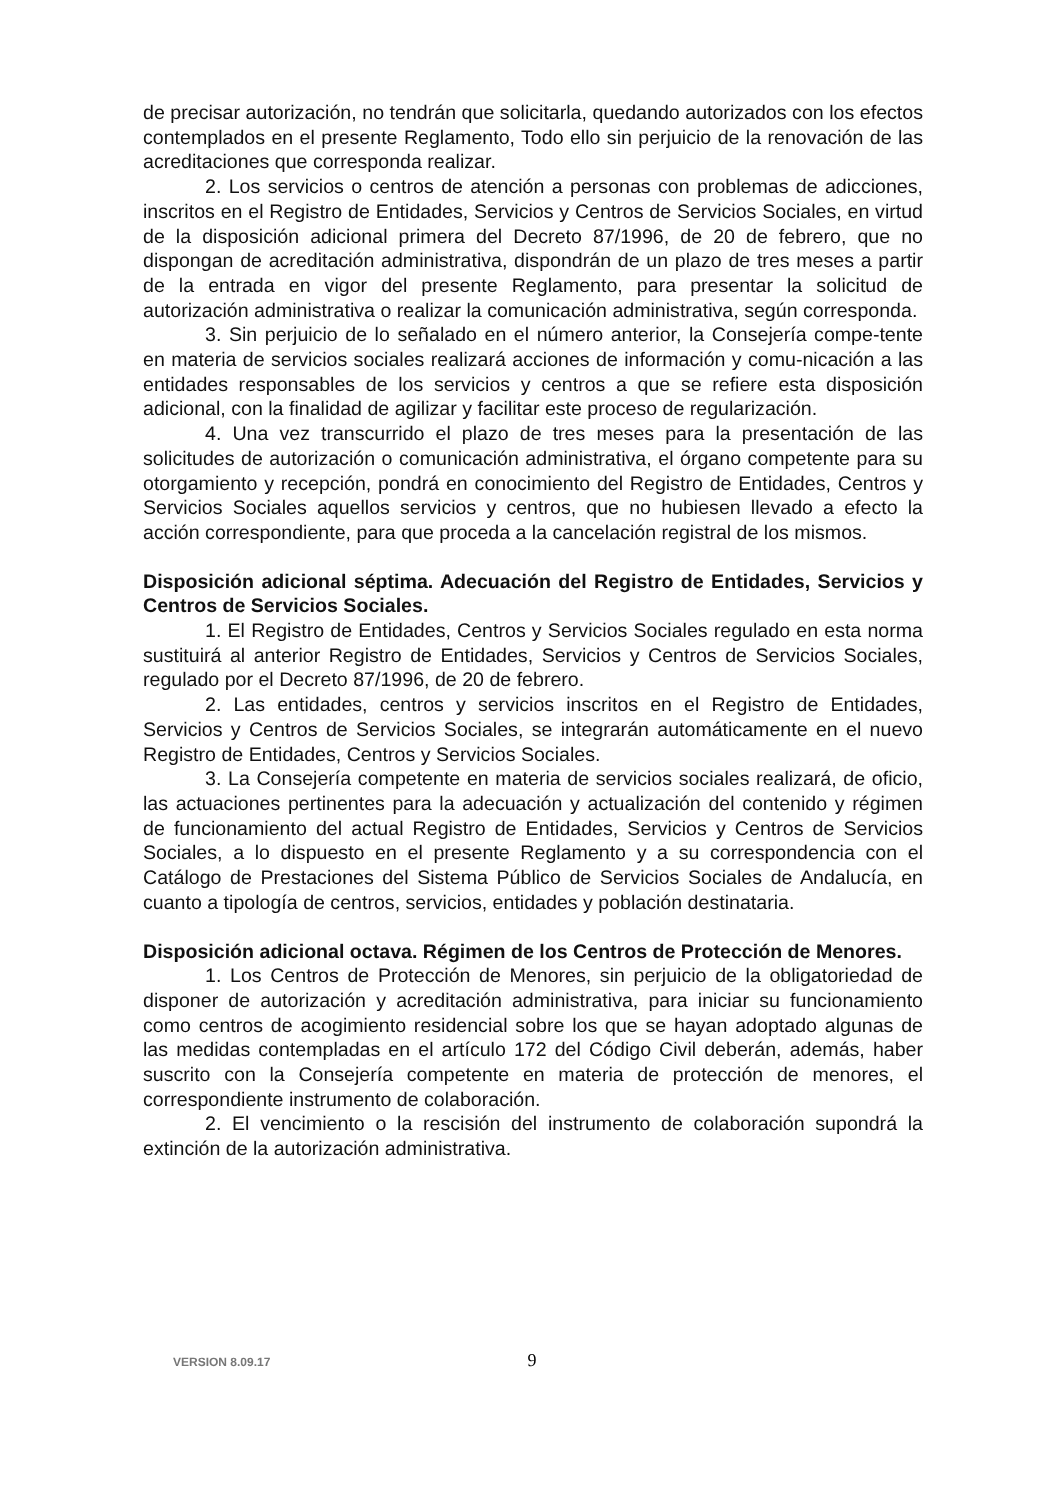de precisar autorización, no tendrán que solicitarla, quedando autorizados con los efectos contemplados en el presente Reglamento, Todo ello sin perjuicio de la renovación de las acreditaciones que corresponda realizar.
2. Los servicios o centros de atención a personas con problemas de adicciones, inscritos en el Registro de Entidades, Servicios y Centros de Servicios Sociales, en virtud de la disposición adicional primera del Decreto 87/1996, de 20 de febrero, que no dispongan de acreditación administrativa, dispondrán de un plazo de tres meses a partir de la entrada en vigor del presente Reglamento, para presentar la solicitud de autorización administrativa o realizar la comunicación administrativa, según corresponda.
3. Sin perjuicio de lo señalado en el número anterior, la Consejería compe-tente en materia de servicios sociales realizará acciones de información y comu-nicación a las entidades responsables de los servicios y centros a que se refiere esta disposición adicional, con la finalidad de agilizar y facilitar este proceso de regularización.
4. Una vez transcurrido el plazo de tres meses para la presentación de las solicitudes de autorización o comunicación administrativa, el órgano competente para su otorgamiento y recepción, pondrá en conocimiento del Registro de Entidades, Centros y Servicios Sociales aquellos servicios y centros, que no hubiesen llevado a efecto la acción correspondiente, para que proceda a la cancelación registral de los mismos.
Disposición adicional séptima. Adecuación del Registro de Entidades, Servicios y Centros de Servicios Sociales.
1. El Registro de Entidades, Centros y Servicios Sociales regulado en esta norma sustituirá al anterior Registro de Entidades, Servicios y Centros de Servicios Sociales, regulado por el Decreto 87/1996, de 20 de febrero.
2. Las entidades, centros y servicios inscritos en el Registro de Entidades, Servicios y Centros de Servicios Sociales, se integrarán automáticamente en el nuevo Registro de Entidades, Centros y Servicios Sociales.
3. La Consejería competente en materia de servicios sociales realizará, de oficio, las actuaciones pertinentes para la adecuación y actualización del contenido y régimen de funcionamiento del actual Registro de Entidades, Servicios y Centros de Servicios Sociales, a lo dispuesto en el presente Reglamento y a su correspondencia con el Catálogo de Prestaciones del Sistema Público de Servicios Sociales de Andalucía, en cuanto a tipología de centros, servicios, entidades y población destinataria.
Disposición adicional octava. Régimen de los Centros de Protección de Menores.
1. Los Centros de Protección de Menores, sin perjuicio de la obligatoriedad de disponer de autorización y acreditación administrativa, para iniciar su funcionamiento como centros de acogimiento residencial sobre los que se hayan adoptado algunas de las medidas contempladas en el artículo 172 del Código Civil deberán, además, haber suscrito con la Consejería competente en materia de protección de menores, el correspondiente instrumento de colaboración.
2. El vencimiento o la rescisión del instrumento de colaboración supondrá la extinción de la autorización administrativa.
VERSION 8.09.17 9